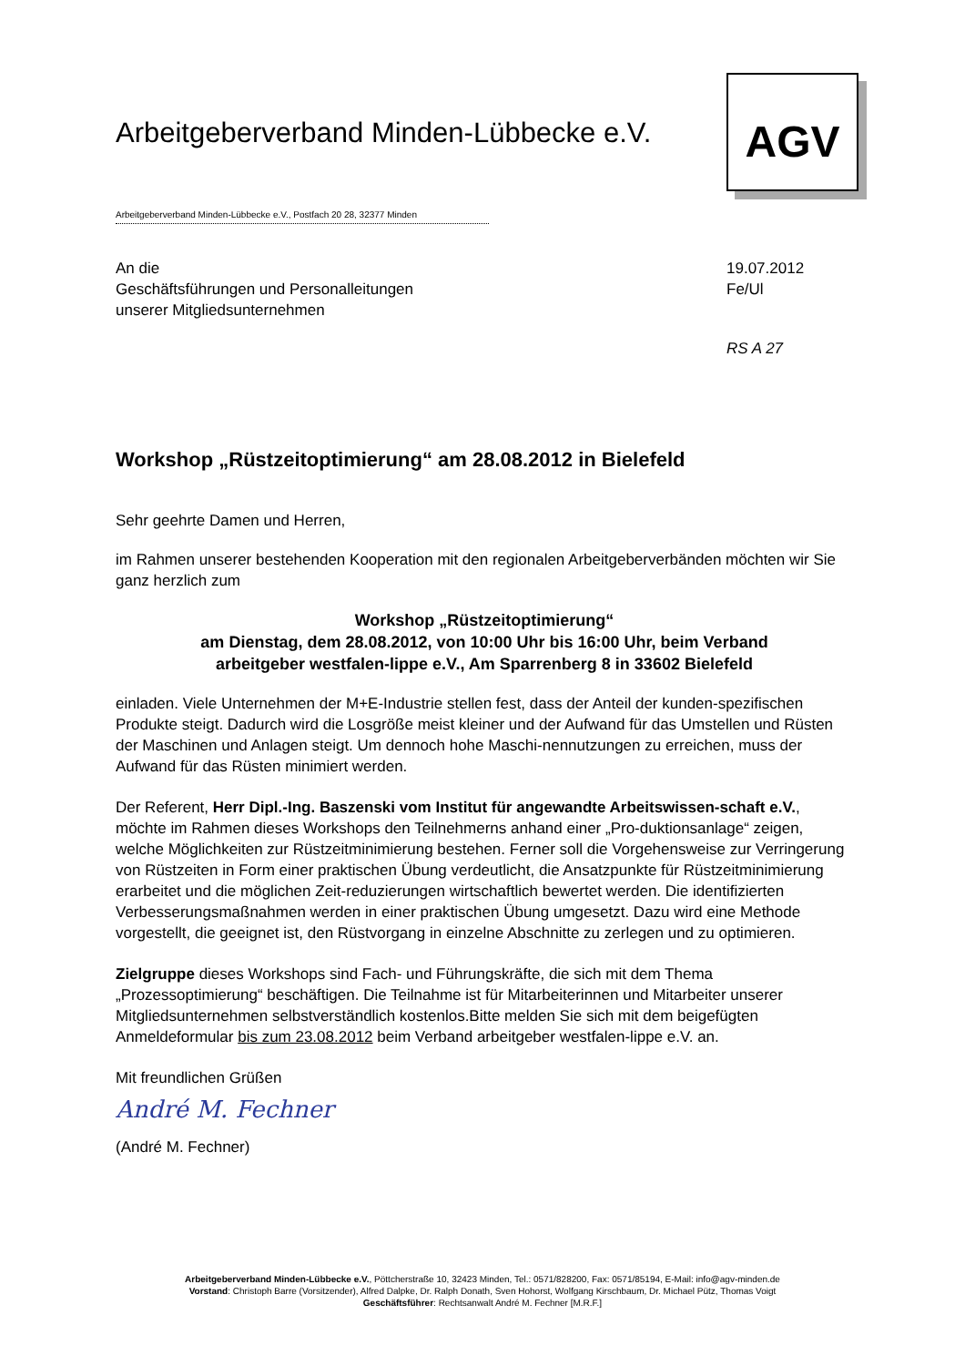AGV
Arbeitgeberverband Minden-Lübbecke e.V.
Arbeitgeberverband Minden-Lübbecke e.V., Postfach 20 28, 32377 Minden
An die
Geschäftsführungen und Personalleitungen
unserer Mitgliedsunternehmen
19.07.2012
Fe/Ul
RS A 27
Workshop „Rüstzeitoptimierung“ am 28.08.2012 in Bielefeld
Sehr geehrte Damen und Herren,
im Rahmen unserer bestehenden Kooperation mit den regionalen Arbeitgeberverbänden möchten wir Sie ganz herzlich zum
Workshop „Rüstzeitoptimierung“
am Dienstag, dem 28.08.2012, von 10:00 Uhr bis 16:00 Uhr, beim Verband
arbeitgeber westfalen-lippe e.V., Am Sparrenberg 8 in 33602 Bielefeld
einladen. Viele Unternehmen der M+E-Industrie stellen fest, dass der Anteil der kunden-spezifischen Produkte steigt. Dadurch wird die Losgröße meist kleiner und der Aufwand für das Umstellen und Rüsten der Maschinen und Anlagen steigt. Um dennoch hohe Maschi-nennutzungen zu erreichen, muss der Aufwand für das Rüsten minimiert werden.
Der Referent, Herr Dipl.-Ing. Baszenski vom Institut für angewandte Arbeitswissen-schaft e.V., möchte im Rahmen dieses Workshops den Teilnehmerns anhand einer „Pro-duktionsanlage“ zeigen, welche Möglichkeiten zur Rüstzeitminimierung bestehen. Ferner soll die Vorgehensweise zur Verringerung von Rüstzeiten in Form einer praktischen Übung verdeutlicht, die Ansatzpunkte für Rüstzeitminimierung erarbeitet und die möglichen Zeit-reduzierungen wirtschaftlich bewertet werden. Die identifizierten Verbesserungsmaßnahmen werden in einer praktischen Übung umgesetzt. Dazu wird eine Methode vorgestellt, die geeignet ist, den Rüstvorgang in einzelne Abschnitte zu zerlegen und zu optimieren.
Zielgruppe dieses Workshops sind Fach- und Führungskräfte, die sich mit dem Thema „Prozessoptimierung“ beschäftigen. Die Teilnahme ist für Mitarbeiterinnen und Mitarbeiter unserer Mitgliedsunternehmen selbstverständlich kostenlos.Bitte melden Sie sich mit dem beigefügten Anmeldeformular bis zum 23.08.2012 beim Verband arbeitgeber westfalen-lippe e.V. an.
Mit freundlichen Grüßen
André M. Fechner
(André M. Fechner)
Arbeitgeberverband Minden-Lübbecke e.V., Pöttcherstraße 10, 32423 Minden, Tel.: 0571/828200, Fax: 0571/85194, E-Mail: info@agv-minden.de
Vorstand: Christoph Barre (Vorsitzender), Alfred Dalpke, Dr. Ralph Donath, Sven Hohorst, Wolfgang Kirschbaum, Dr. Michael Pütz, Thomas Voigt
Geschäftsführer: Rechtsanwalt André M. Fechner [M.R.F.]